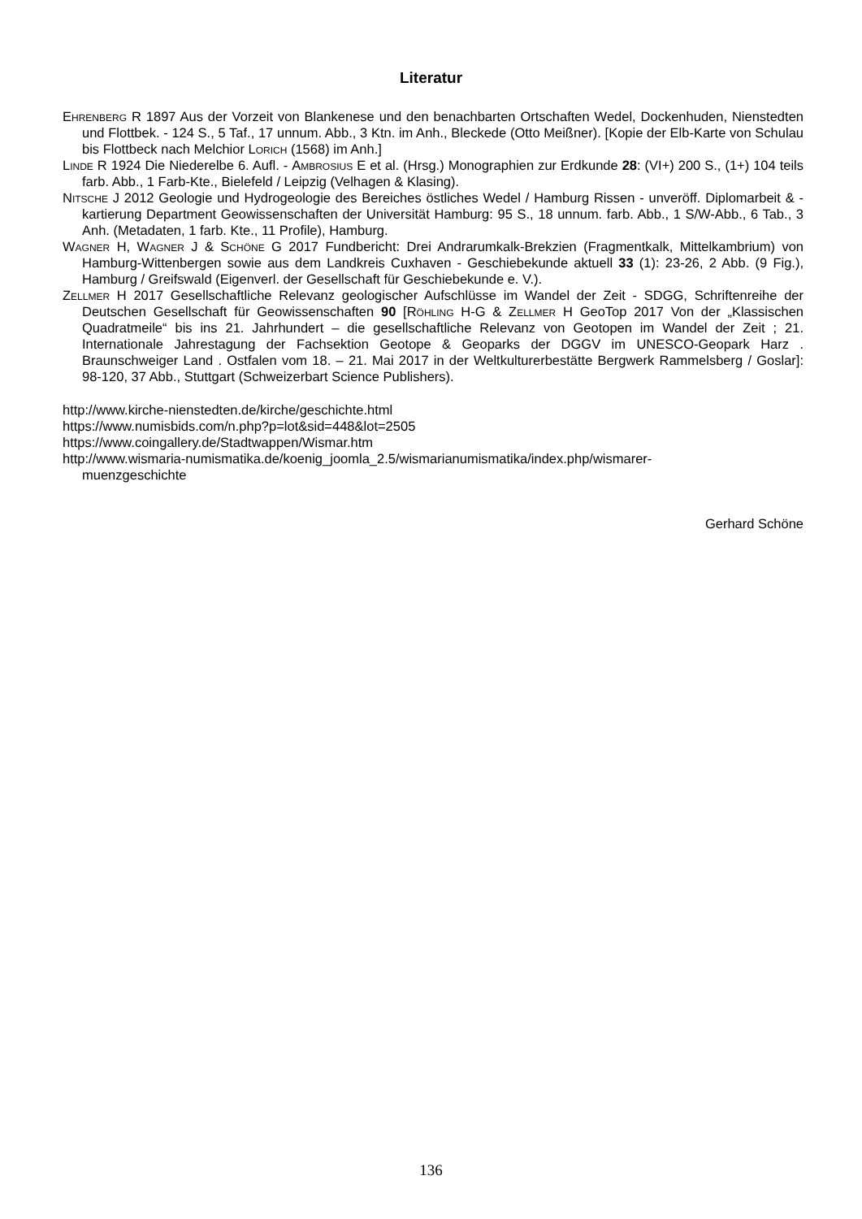Literatur
Ehrenberg R 1897 Aus der Vorzeit von Blankenese und den benachbarten Ortschaften Wedel, Dockenhuden, Nienstedten und Flottbek. - 124 S., 5 Taf., 17 unnum. Abb., 3 Ktn. im Anh., Bleckede (Otto Meißner). [Kopie der Elb-Karte von Schulau bis Flottbeck nach Melchior Lorich (1568) im Anh.]
Linde R 1924 Die Niederelbe 6. Aufl. - Ambrosius E et al. (Hrsg.) Monographien zur Erdkunde 28: (VI+) 200 S., (1+) 104 teils farb. Abb., 1 Farb-Kte., Bielefeld / Leipzig (Velhagen & Klasing).
Nitsche J 2012 Geologie und Hydrogeologie des Bereiches östliches Wedel / Hamburg Rissen - unveröff. Diplomarbeit & -kartierung Department Geowissenschaften der Universität Hamburg: 95 S., 18 unnum. farb. Abb., 1 S/W-Abb., 6 Tab., 3 Anh. (Metadaten, 1 farb. Kte., 11 Profile), Hamburg.
Wagner H, Wagner J & Schöne G 2017 Fundbericht: Drei Andrarumkalk-Brekzien (Fragmentkalk, Mittelkambrium) von Hamburg-Wittenbergen sowie aus dem Landkreis Cuxhaven - Geschiebekunde aktuell 33 (1): 23-26, 2 Abb. (9 Fig.), Hamburg / Greifswald (Eigenverl. der Gesellschaft für Geschiebekunde e. V.).
Zellmer H 2017 Gesellschaftliche Relevanz geologischer Aufschlüsse im Wandel der Zeit - SDGG, Schriftenreihe der Deutschen Gesellschaft für Geowissenschaften 90 [Röhling H-G & Zellmer H GeoTop 2017 Von der „Klassischen Quadratmeile“ bis ins 21. Jahrhundert – die gesellschaftliche Relevanz von Geotopen im Wandel der Zeit ; 21. Internationale Jahrestagung der Fachsektion Geotope & Geoparks der DGGV im UNESCO-Geopark Harz . Braunschweiger Land . Ostfalen vom 18. – 21. Mai 2017 in der Weltkulturerbestätte Bergwerk Rammelsberg / Goslar]: 98-120, 37 Abb., Stuttgart (Schweizerbart Science Publishers).
http://www.kirche-nienstedten.de/kirche/geschichte.html
https://www.numisbids.com/n.php?p=lot&sid=448&lot=2505
https://www.coingallery.de/Stadtwappen/Wismar.htm
http://www.wismaria-numismatika.de/koenig_joomla_2.5/wismarianumismatika/index.php/wismarer-
muenzgeschichte
Gerhard Schöne
136